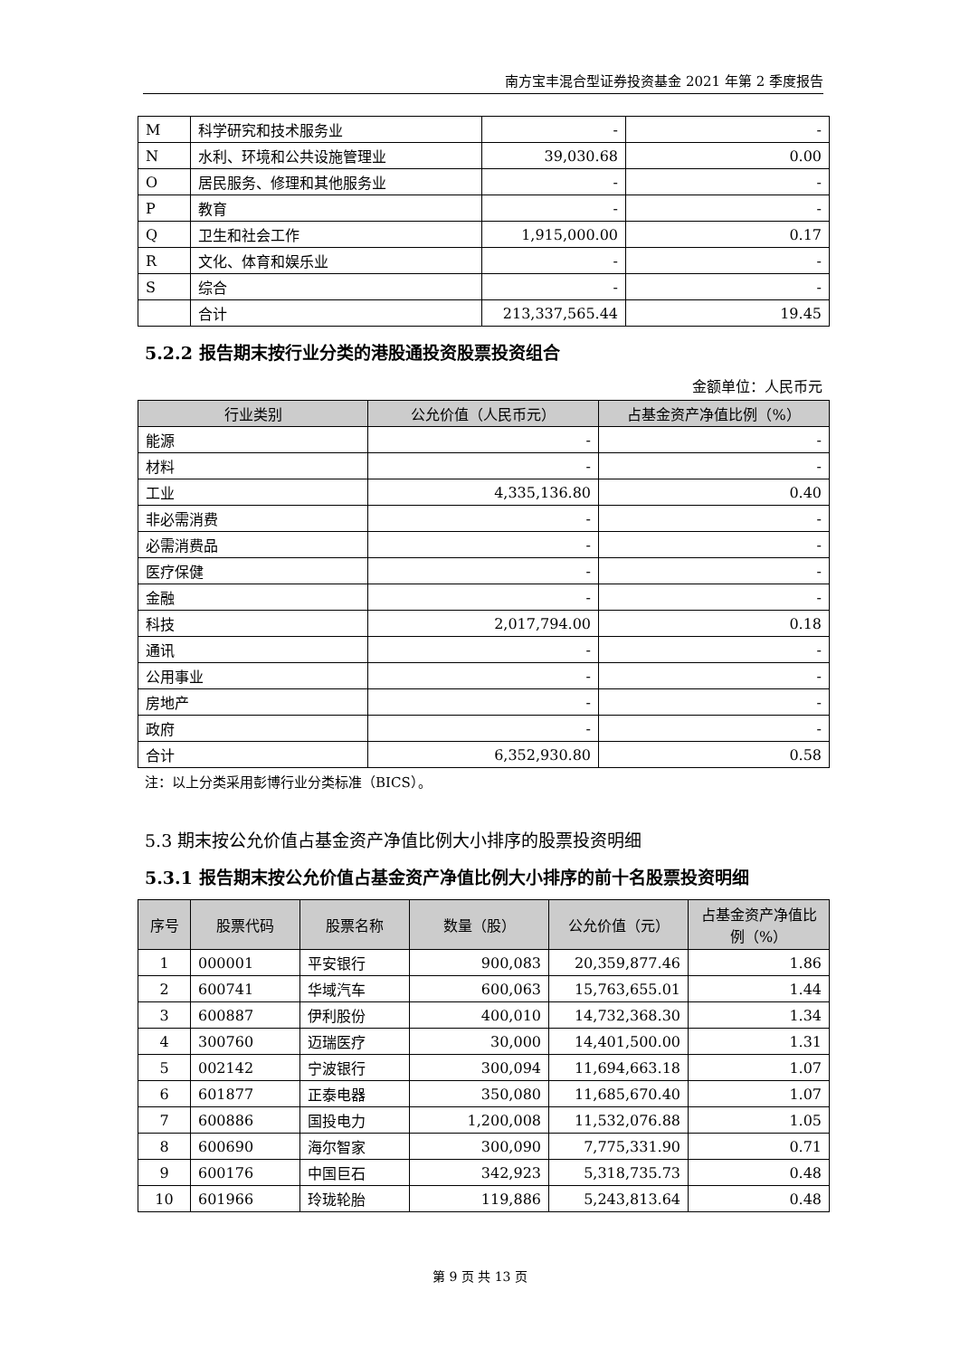南方宝丰混合型证券投资基金 2021 年第 2 季度报告
| M | 科学研究和技术服务业 | - | - |
| N | 水利、环境和公共设施管理业 | 39,030.68 | 0.00 |
| O | 居民服务、修理和其他服务业 | - | - |
| P | 教育 | - | - |
| Q | 卫生和社会工作 | 1,915,000.00 | 0.17 |
| R | 文化、体育和娱乐业 | - | - |
| S | 综合 | - | - |
| | 合计 | 213,337,565.44 | 19.45 |
5.2.2 报告期末按行业分类的港股通投资股票投资组合
金额单位：人民币元
| 行业类别 | 公允价值（人民币元） | 占基金资产净值比例（%） |
| --- | --- | --- |
| 能源 | - | - |
| 材料 | - | - |
| 工业 | 4,335,136.80 | 0.40 |
| 非必需消费 | - | - |
| 必需消费品 | - | - |
| 医疗保健 | - | - |
| 金融 | - | - |
| 科技 | 2,017,794.00 | 0.18 |
| 通讯 | - | - |
| 公用事业 | - | - |
| 房地产 | - | - |
| 政府 | - | - |
| 合计 | 6,352,930.80 | 0.58 |
注：以上分类采用彭博行业分类标准（BICS）。
5.3 期末按公允价值占基金资产净值比例大小排序的股票投资明细
5.3.1 报告期末按公允价值占基金资产净值比例大小排序的前十名股票投资明细
| 序号 | 股票代码 | 股票名称 | 数量（股） | 公允价值（元） | 占基金资产净值比例（%） |
| --- | --- | --- | --- | --- | --- |
| 1 | 000001 | 平安银行 | 900,083 | 20,359,877.46 | 1.86 |
| 2 | 600741 | 华域汽车 | 600,063 | 15,763,655.01 | 1.44 |
| 3 | 600887 | 伊利股份 | 400,010 | 14,732,368.30 | 1.34 |
| 4 | 300760 | 迈瑞医疗 | 30,000 | 14,401,500.00 | 1.31 |
| 5 | 002142 | 宁波银行 | 300,094 | 11,694,663.18 | 1.07 |
| 6 | 601877 | 正泰电器 | 350,080 | 11,685,670.40 | 1.07 |
| 7 | 600886 | 国投电力 | 1,200,008 | 11,532,076.88 | 1.05 |
| 8 | 600690 | 海尔智家 | 300,090 | 7,775,331.90 | 0.71 |
| 9 | 600176 | 中国巨石 | 342,923 | 5,318,735.73 | 0.48 |
| 10 | 601966 | 玲珑轮胎 | 119,886 | 5,243,813.64 | 0.48 |
第 9 页 共 13 页